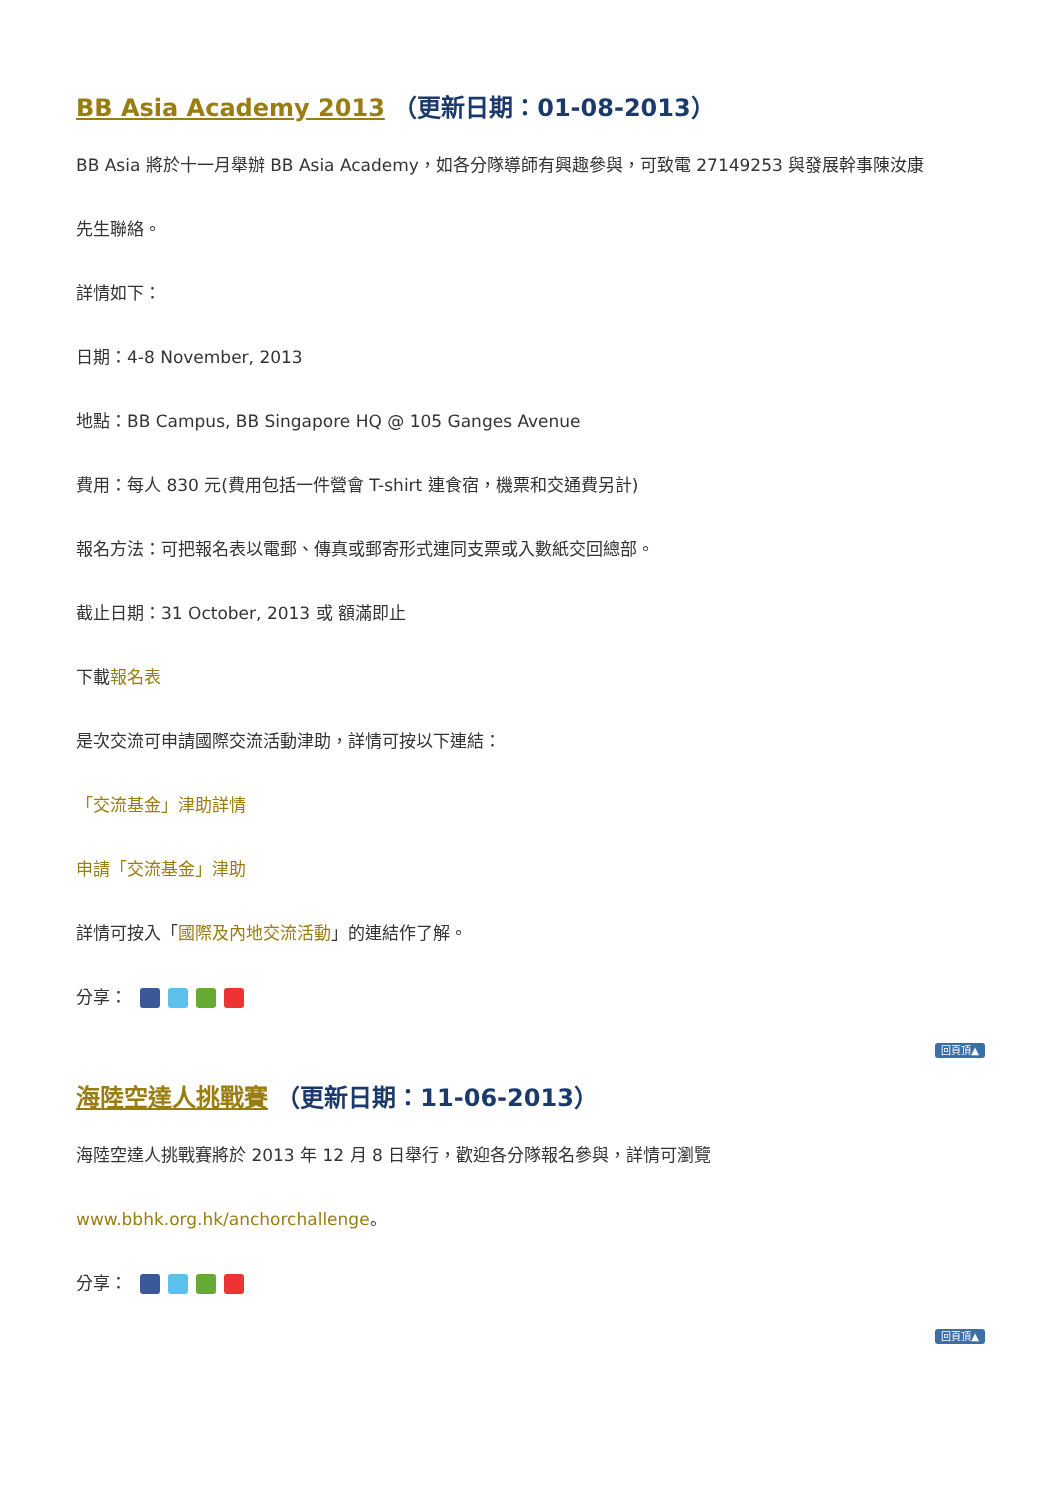BB Asia Academy 2013 （更新日期：01-08-2013）
BB Asia 將於十一月舉辦 BB Asia Academy，如各分隊導師有興趣參與，可致電 27149253 與發展幹事陳汝康
先生聯絡。
詳情如下：
日期：4-8 November, 2013
地點：BB Campus, BB Singapore HQ @ 105 Ganges Avenue
費用：每人 830 元(費用包括一件營會 T-shirt 連食宿，機票和交通費另計)
報名方法：可把報名表以電郵、傳真或郵寄形式連同支票或入數紙交回總部。
截止日期：31 October, 2013 或 額滿即止
下載報名表
是次交流可申請國際交流活動津助，詳情可按以下連結：
「交流基金」津助詳情
申請「交流基金」津助
詳情可按入「國際及內地交流活動」的連結作了解。
分享：
回頁頂▲
海陸空達人挑戰賽 （更新日期：11-06-2013）
海陸空達人挑戰賽將於 2013 年 12 月 8 日舉行，歡迎各分隊報名參與，詳情可瀏覽
www.bbhk.org.hk/anchorchallenge。
分享：
回頁頂▲